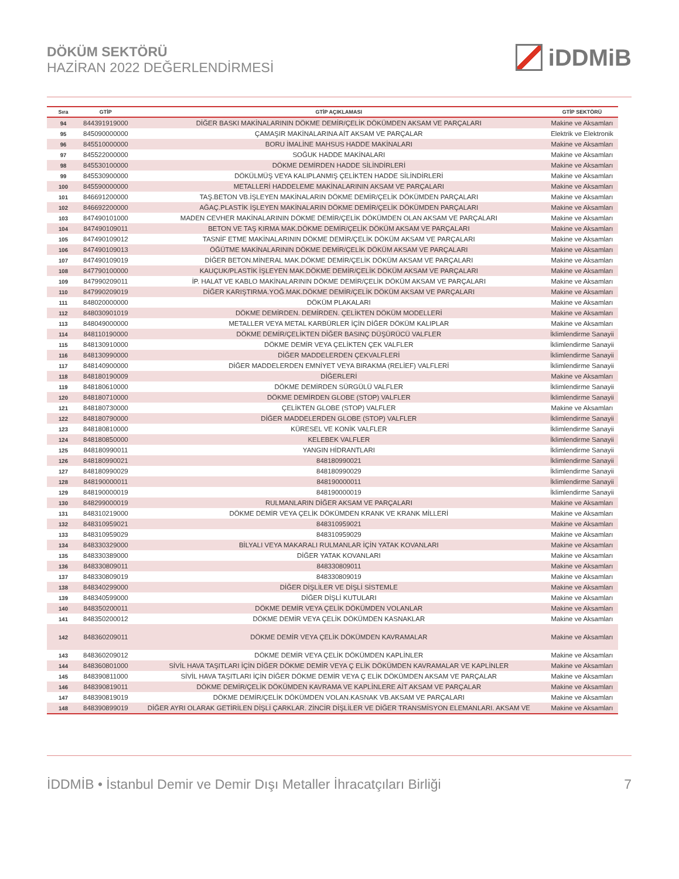DÖKÜM SEKTÖRÜ
HAZİRAN 2022 DEĞERLENDİRMESİ
iDDMiB
| Sıra | GTİP | GTİP AÇIKLAMASI | GTİP SEKTÖRÜ |
| --- | --- | --- | --- |
| 94 | 844391919000 | DİĞER BASKI MAKİNALARININ DÖKME DEMİR/ÇELİK DÖKÜMDEN AKSAM VE PARÇALARI | Makine ve Aksamları |
| 95 | 845090000000 | ÇAMAŞIR MAKİNALARINA AİT AKSAM VE PARÇALAR | Elektrik ve Elektronik |
| 96 | 845510000000 | BORU İMALİNE MAHSUS HADDE MAKİNALARI | Makine ve Aksamları |
| 97 | 845522000000 | SOĞUK HADDE MAKİNALARI | Makine ve Aksamları |
| 98 | 845530100000 | DÖKME DEMİRDEN HADDE SİLİNDİRLERİ | Makine ve Aksamları |
| 99 | 845530900000 | DÖKÜLMÜŞ VEYA KALIPLANMIŞ ÇELİKTEN HADDE SİLİNDİRLERİ | Makine ve Aksamları |
| 100 | 845590000000 | METALLERİ HADDELEME MAKİNALARININ AKSAM VE PARÇALARI | Makine ve Aksamları |
| 101 | 846691200000 | TAŞ.BETON VB.İŞLEYEN MAKİNALARIN DÖKME DEMİR/ÇELİK DÖKÜMDEN PARÇALARI | Makine ve Aksamları |
| 102 | 846692200000 | AĞAÇ.PLASTİK İŞLEYEN MAKİNALARIN DÖKME DEMİR/ÇELİK DÖKÜMDEN PARÇALARI | Makine ve Aksamları |
| 103 | 847490101000 | MADEN CEVHER MAKİNALARININ DÖKME DEMİR/ÇELİK DÖKÜMDEN OLAN AKSAM VE PARÇALARI | Makine ve Aksamları |
| 104 | 847490109011 | BETON VE TAŞ KIRMA MAK.DÖKME DEMİR/ÇELİK DÖKÜM AKSAM VE PARÇALARI | Makine ve Aksamları |
| 105 | 847490109012 | TASNİF ETME MAKİNALARININ DÖKME DEMİR/ÇELİK DÖKÜM AKSAM VE PARÇALARI | Makine ve Aksamları |
| 106 | 847490109013 | ÖĞÜTME MAKİNALARININ DÖKME DEMİR/ÇELİK DÖKÜM AKSAM VE PARÇALARI | Makine ve Aksamları |
| 107 | 847490109019 | DİĞER BETON.MİNERAL MAK.DÖKME DEMİR/ÇELİK DÖKÜM AKSAM VE PARÇALARI | Makine ve Aksamları |
| 108 | 847790100000 | KAUÇUK/PLASTİK İŞLEYEN MAK.DÖKME DEMİR/ÇELİK DÖKÜM AKSAM VE PARÇALARI | Makine ve Aksamları |
| 109 | 847990209011 | İP. HALAT VE KABLO MAKİNALARININ DÖKME DEMİR/ÇELİK DÖKÜM AKSAM VE PARÇALARI | Makine ve Aksamları |
| 110 | 847990209019 | DİĞER KARIŞTIRMA.YOĞ.MAK.DÖKME DEMİR/ÇELİK DÖKÜM AKSAM VE PARÇALARI | Makine ve Aksamları |
| 111 | 848020000000 | DÖKÜM PLAKALARI | Makine ve Aksamları |
| 112 | 848030901019 | DÖKME DEMİRDEN. DEMİRDEN. ÇELİKTEN DÖKÜM MODELLERİ | Makine ve Aksamları |
| 113 | 848049000000 | METALLER VEYA METAL KARBÜRLER İÇİN DİĞER DÖKÜM KALIPLAR | Makine ve Aksamları |
| 114 | 848110190000 | DÖKME DEMİR/ÇELİKTEN DİĞER BASINÇ DÜŞÜRÜCÜ VALFLER | İklimlendirme Sanayii |
| 115 | 848130910000 | DÖKME DEMİR VEYA ÇELİKTEN ÇEK VALFLER | İklimlendirme Sanayii |
| 116 | 848130990000 | DİĞER MADDELERDEN ÇEKVALFLERİ | İklimlendirme Sanayii |
| 117 | 848140900000 | DİĞER MADDELERDEN EMNİYET VEYA BIRAKMA (RELİEF) VALFLERİ | İklimlendirme Sanayii |
| 118 | 848180190009 | DİĞERLERİ | Makine ve Aksamları |
| 119 | 848180610000 | DÖKME DEMİRDEN SÜRGÜLÜ VALFLER | İklimlendirme Sanayii |
| 120 | 848180710000 | DÖKME DEMİRDEN GLOBE (STOP) VALFLER | İklimlendirme Sanayii |
| 121 | 848180730000 | ÇELİKTEN GLOBE (STOP) VALFLER | Makine ve Aksamları |
| 122 | 848180790000 | DİĞER MADDELERDEN GLOBE (STOP) VALFLER | İklimlendirme Sanayii |
| 123 | 848180810000 | KÜRESEL VE KONİK VALFLER | İklimlendirme Sanayii |
| 124 | 848180850000 | KELEBEK VALFLER | İklimlendirme Sanayii |
| 125 | 848180990011 | YANGIN HİDRANTLARI | İklimlendirme Sanayii |
| 126 | 848180990021 | 848180990021 | İklimlendirme Sanayii |
| 127 | 848180990029 | 848180990029 | İklimlendirme Sanayii |
| 128 | 848190000011 | 848190000011 | İklimlendirme Sanayii |
| 129 | 848190000019 | 848190000019 | İklimlendirme Sanayii |
| 130 | 848299000019 | RULMANLARIN DİĞER AKSAM VE PARÇALARI | Makine ve Aksamları |
| 131 | 848310219000 | DÖKME DEMİR VEYA ÇELİK DÖKÜMDEN KRANK VE KRANK MİLLERİ | Makine ve Aksamları |
| 132 | 848310959021 | 848310959021 | Makine ve Aksamları |
| 133 | 848310959029 | 848310959029 | Makine ve Aksamları |
| 134 | 848330329000 | BİLYALI VEYA MAKARALI RULMANLAR İÇİN YATAK KOVANLARI | Makine ve Aksamları |
| 135 | 848330389000 | DİĞER YATAK KOVANLARI | Makine ve Aksamları |
| 136 | 848330809011 | 848330809011 | Makine ve Aksamları |
| 137 | 848330809019 | 848330809019 | Makine ve Aksamları |
| 138 | 848340299000 | DİĞER DİŞLİLER VE DİŞLİ SİSTEMLE | Makine ve Aksamları |
| 139 | 848340599000 | DİĞER DİŞLİ KUTULARI | Makine ve Aksamları |
| 140 | 848350200011 | DÖKME DEMİR VEYA ÇELİK DÖKÜMDEN VOLANLAR | Makine ve Aksamları |
| 141 | 848350200012 | DÖKME DEMİR VEYA ÇELİK DÖKÜMDEN KASNAKLAR | Makine ve Aksamları |
| 142 | 848360209011 | DÖKME DEMİR VEYA ÇELİK DÖKÜMDEN KAVRAMALAR | Makine ve Aksamları |
| 143 | 848360209012 | DÖKME DEMİR VEYA ÇELİK DÖKÜMDEN KAPLİNLER | Makine ve Aksamları |
| 144 | 848360801000 | SİVİL HAVA TAŞITLARI İÇİN DİĞER DÖKME DEMİR VEYA Ç ELİK DÖKÜMDEN KAVRAMALAR VE KAPLİNLER | Makine ve Aksamları |
| 145 | 848390811000 | SİVİL HAVA TAŞITLARI İÇİN DİĞER DÖKME DEMİR VEYA Ç ELİK DÖKÜMDEN AKSAM VE PARÇALAR | Makine ve Aksamları |
| 146 | 848390819011 | DÖKME DEMİR/ÇELİK DÖKÜMDEN KAVRAMA VE KAPLİNLERE AİT AKSAM VE PARÇALAR | Makine ve Aksamları |
| 147 | 848390819019 | DÖKME DEMİR/ÇELİK DÖKÜMDEN VOLAN.KASNAK VB.AKSAM VE PARÇALARI | Makine ve Aksamları |
| 148 | 848390899019 | DİĞER AYRI OLARAK GETİRİLEN DİŞLİ ÇARKLAR. ZİNCİR DİŞLİLER VE DİĞER TRANSMİSYON ELEMANLARI. AKSAM VE | Makine ve Aksamları |
İDDMİB • İstanbul Demir ve Demir Dışı Metaller İhracatçıları Birliği 7